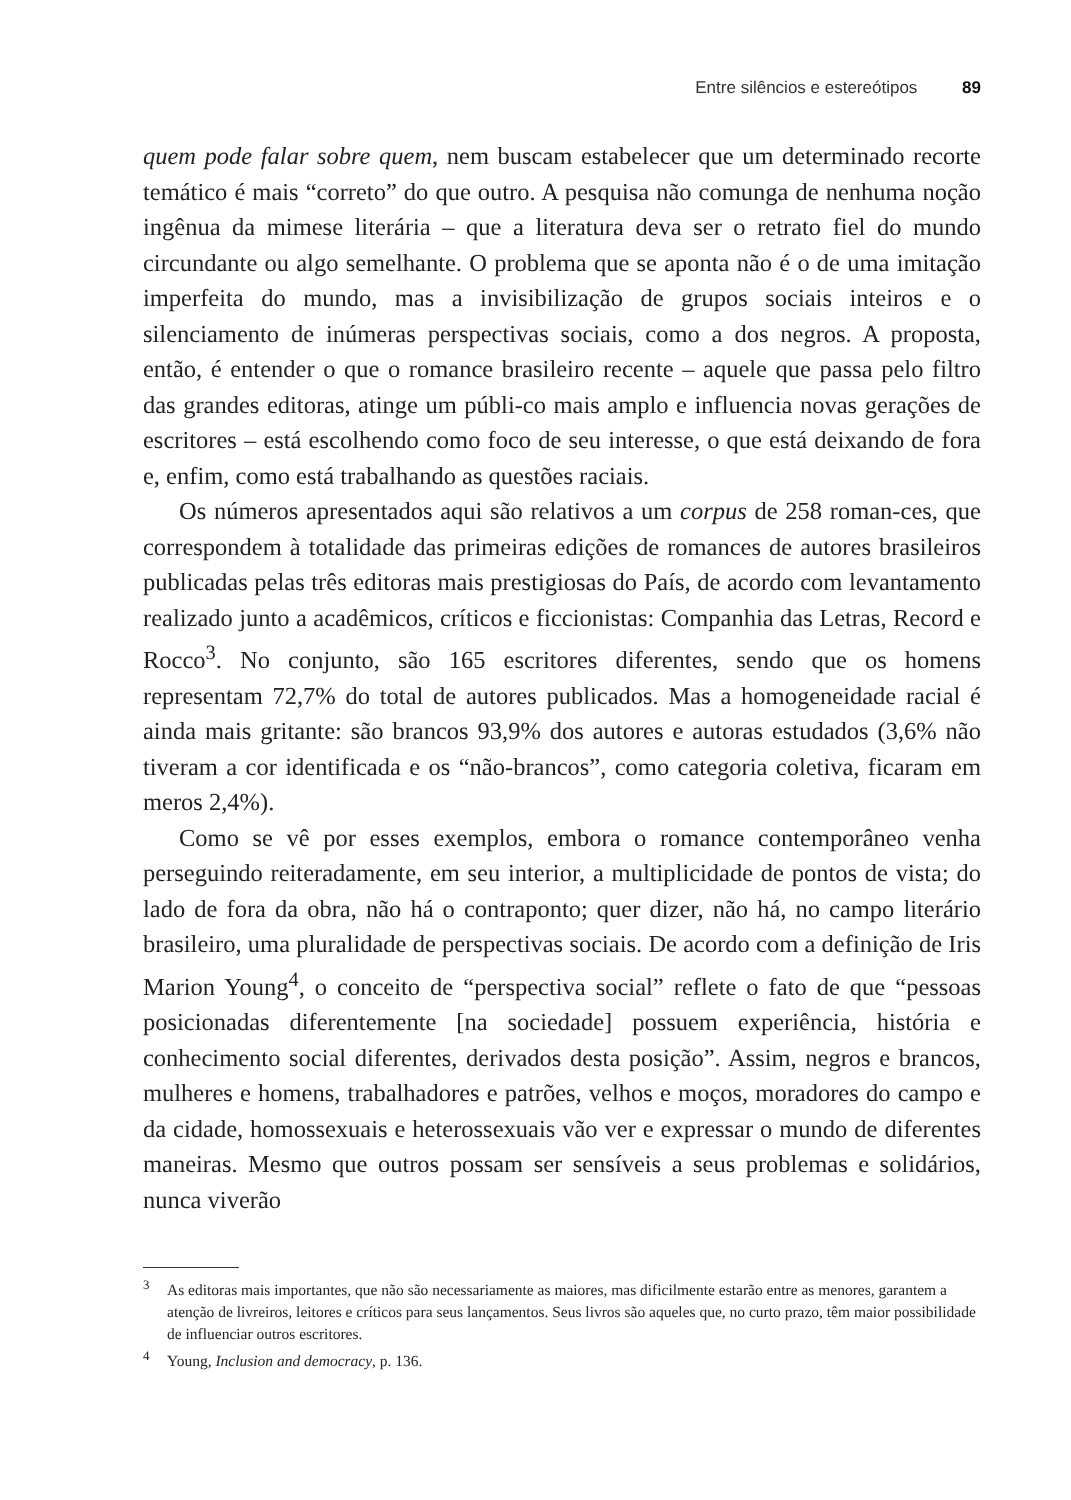Entre silêncios e estereótipos 89
quem pode falar sobre quem, nem buscam estabelecer que um determinado recorte temático é mais “correto” do que outro. A pesquisa não comunga de nenhuma noção ingênua da mimese literária – que a literatura deva ser o retrato fiel do mundo circundante ou algo semelhante. O problema que se aponta não é o de uma imitação imperfeita do mundo, mas a invisibilização de grupos sociais inteiros e o silenciamento de inúmeras perspectivas sociais, como a dos negros. A proposta, então, é entender o que o romance brasileiro recente – aquele que passa pelo filtro das grandes editoras, atinge um públi-co mais amplo e influencia novas gerações de escritores – está escolhendo como foco de seu interesse, o que está deixando de fora e, enfim, como está trabalhando as questões raciais.
Os números apresentados aqui são relativos a um corpus de 258 roman-ces, que correspondem à totalidade das primeiras edições de romances de autores brasileiros publicadas pelas três editoras mais prestigiosas do País, de acordo com levantamento realizado junto a acadêmicos, críticos e ficcionistas: Companhia das Letras, Record e Rocco<sup>3</sup>. No conjunto, são 165 escritores diferentes, sendo que os homens representam 72,7% do total de autores publicados. Mas a homogeneidade racial é ainda mais gritante: são brancos 93,9% dos autores e autoras estudados (3,6% não tiveram a cor identificada e os “não-brancos”, como categoria coletiva, ficaram em meros 2,4%).
Como se vê por esses exemplos, embora o romance contemporâneo venha perseguindo reiteradamente, em seu interior, a multiplicidade de pontos de vista; do lado de fora da obra, não há o contraponto; quer dizer, não há, no campo literário brasileiro, uma pluralidade de perspectivas sociais. De acordo com a definição de Iris Marion Young<sup>4</sup>, o conceito de “perspectiva social” reflete o fato de que “pessoas posicionadas diferentemente [na sociedade] possuem experiência, história e conhecimento social diferentes, derivados desta posição”. Assim, negros e brancos, mulheres e homens, trabalhadores e patrões, velhos e moços, moradores do campo e da cidade, homossexuais e heterossexuais vão ver e expressar o mundo de diferentes maneiras. Mesmo que outros possam ser sensíveis a seus problemas e solidários, nunca viverão
<sup>3</sup> As editoras mais importantes, que não são necessariamente as maiores, mas dificilmente estarão entre as menores, garantem a atenção de livreiros, leitores e críticos para seus lançamentos. Seus livros são aqueles que, no curto prazo, têm maior possibilidade de influenciar outros escritores.
<sup>4</sup> Young, Inclusion and democracy, p. 136.